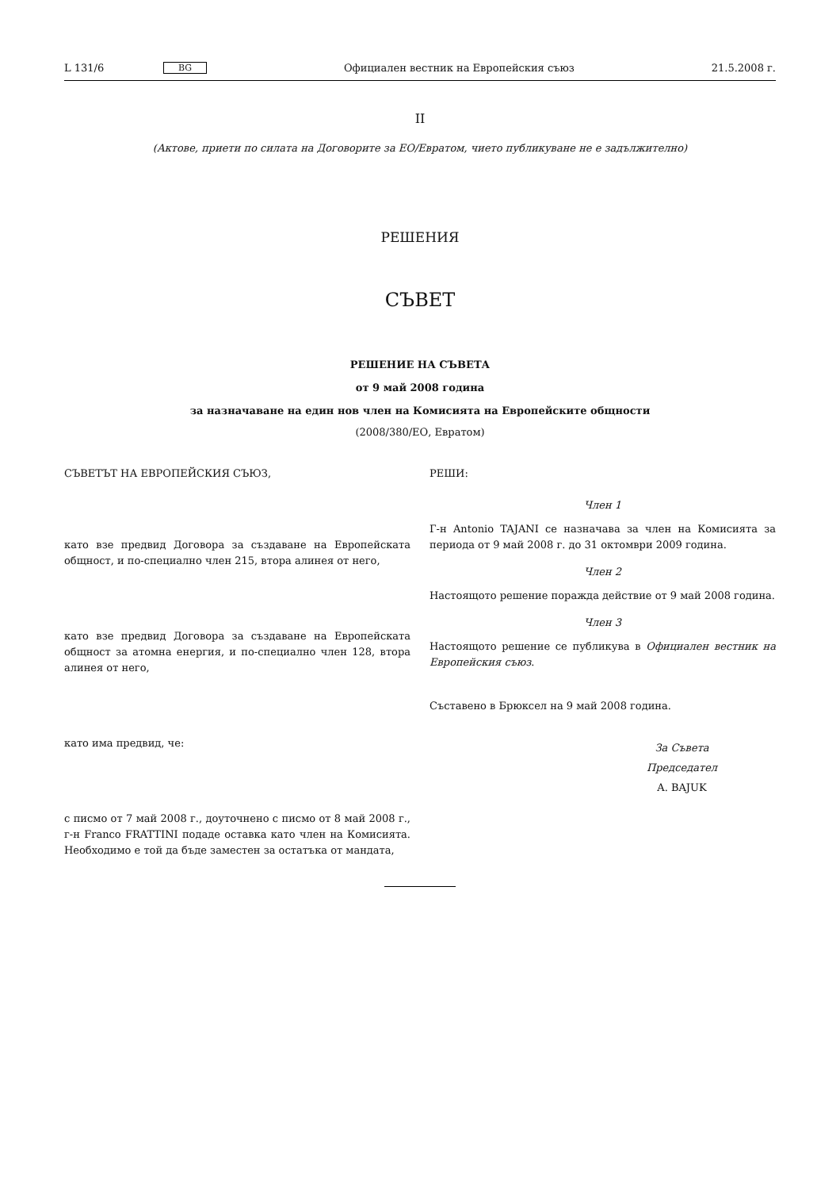L 131/6 BG Официален вестник на Европейския съюз 21.5.2008 г.
II
(Актове, приети по силата на Договорите за ЕО/Евратом, чието публикуване не е задължително)
РЕШЕНИЯ
СЪВЕТ
РЕШЕНИЕ НА СЪВЕТА
от 9 май 2008 година
за назначаване на един нов член на Комисията на Европейските общности
(2008/380/ЕО, Евратом)
СЪВЕТЪТ НА ЕВРОПЕЙСКИЯ СЪЮЗ,
като взе предвид Договора за създаване на Европейската общност, и по-специално член 215, втора алинея от него,
като взе предвид Договора за създаване на Европейската общност за атомна енергия, и по-специално член 128, втора алинея от него,
като има предвид, че:
с писмо от 7 май 2008 г., доуточнено с писмо от 8 май 2008 г., г-н Franco FRATTINI подаде оставка като член на Комисията. Необходимо е той да бъде заместен за остатъка от мандата,
РЕШИ:
Член 1
Г-н Antonio TAJANI се назначава за член на Комисията за периода от 9 май 2008 г. до 31 октомври 2009 година.
Член 2
Настоящото решение поражда действие от 9 май 2008 година.
Член 3
Настоящото решение се публикува в Официален вестник на Европейския съюз.
Съставено в Брюксел на 9 май 2008 година.
За Съвета
Председател
A. BAJUK